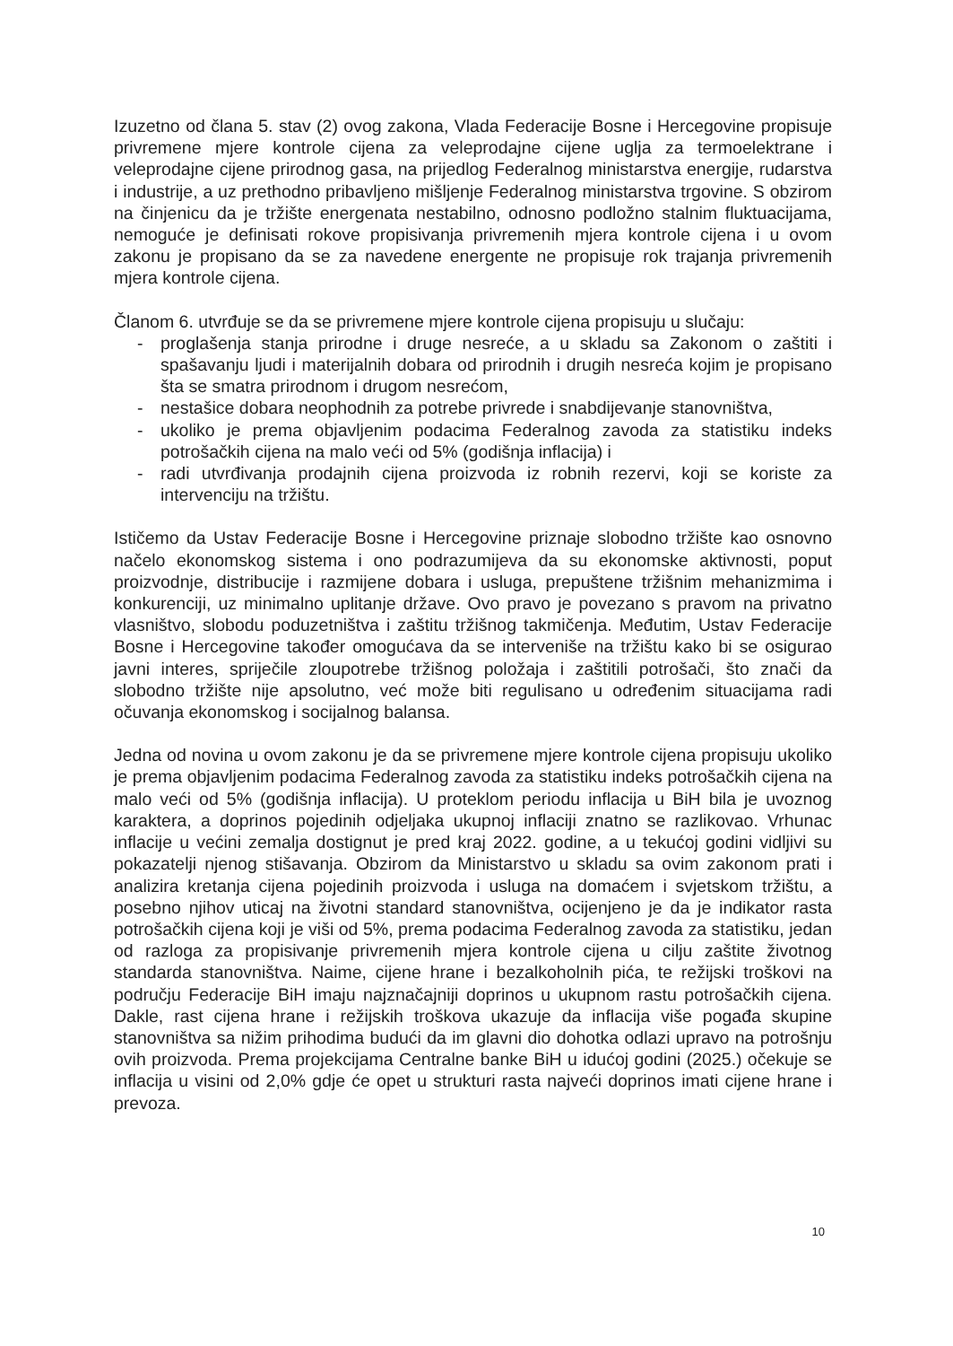Izuzetno od člana 5. stav (2) ovog zakona, Vlada Federacije Bosne i Hercegovine propisuje privremene mjere kontrole cijena za veleprodajne cijene uglja za termoelektrane i veleprodajne cijene prirodnog gasa, na prijedlog Federalnog ministarstva energije, rudarstva i industrije, a uz prethodno pribavljeno mišljenje Federalnog ministarstva trgovine. S obzirom na činjenicu da je tržište energenata nestabilno, odnosno podložno stalnim fluktuacijama, nemoguće je definisati rokove propisivanja privremenih mjera kontrole cijena i u ovom zakonu je propisano da se za navedene energente ne propisuje rok trajanja privremenih mjera kontrole cijena.
Članom 6. utvrđuje se da se privremene mjere kontrole cijena propisuju u slučaju:
- proglašenja stanja prirodne i druge nesreće, a u skladu sa Zakonom o zaštiti i spašavanju ljudi i materijalnih dobara od prirodnih i drugih nesreća kojim je propisano šta se smatra prirodnom i drugom nesrećom,
- nestašice dobara neophodnih za potrebe privrede i snabdijevanje stanovništva,
- ukoliko je prema objavljenim podacima Federalnog zavoda za statistiku indeks potrošačkih cijena na malo veći od 5% (godišnja inflacija) i
- radi utvrđivanja prodajnih cijena proizvoda iz robnih rezervi, koji se koriste za intervenciju na tržištu.
Ističemo da Ustav Federacije Bosne i Hercegovine priznaje slobodno tržište kao osnovno načelo ekonomskog sistema i ono podrazumijeva da su ekonomske aktivnosti, poput proizvodnje, distribucije i razmijene dobara i usluga, prepuštene tržišnim mehanizmima i konkurenciji, uz minimalno uplitanje države. Ovo pravo je povezano s pravom na privatno vlasništvo, slobodu poduzetništva i zaštitu tržišnog takmičenja. Međutim, Ustav Federacije Bosne i Hercegovine također omogućava da se interveniše na tržištu kako bi se osigurao javni interes, spriječile zloupotrebe tržišnog položaja i zaštitili potrošači, što znači da slobodno tržište nije apsolutno, već može biti regulisano u određenim situacijama radi očuvanja ekonomskog i socijalnog balansa.
Jedna od novina u ovom zakonu je da se privremene mjere kontrole cijena propisuju ukoliko je prema objavljenim podacima Federalnog zavoda za statistiku indeks potrošačkih cijena na malo veći od 5% (godišnja inflacija). U proteklom periodu inflacija u BiH bila je uvoznog karaktera, a doprinos pojedinih odjeljaka ukupnoj inflaciji znatno se razlikovao. Vrhunac inflacije u većini zemalja dostignut je pred kraj 2022. godine, a u tekućoj godini vidljivi su pokazatelji njenog stišavanja. Obzirom da Ministarstvo u skladu sa ovim zakonom prati i analizira kretanja cijena pojedinih proizvoda i usluga na domaćem i svjetskom tržištu, a posebno njihov uticaj na životni standard stanovništva, ocijenjeno je da je indikator rasta potrošačkih cijena koji je viši od 5%, prema podacima Federalnog zavoda za statistiku, jedan od razloga za propisivanje privremenih mjera kontrole cijena u cilju zaštite životnog standarda stanovništva. Naime, cijene hrane i bezalkoholnih pića, te režijski troškovi na području Federacije BiH imaju najznačajniji doprinos u ukupnom rastu potrošačkih cijena. Dakle, rast cijena hrane i režijskih troškova ukazuje da inflacija više pogađa skupine stanovništva sa nižim prihodima budući da im glavni dio dohotka odlazi upravo na potrošnju ovih proizvoda. Prema projekcijama Centralne banke BiH u idućoj godini (2025.) očekuje se inflacija u visini od 2,0% gdje će opet u strukturi rasta najveći doprinos imati cijene hrane i prevoza.
10